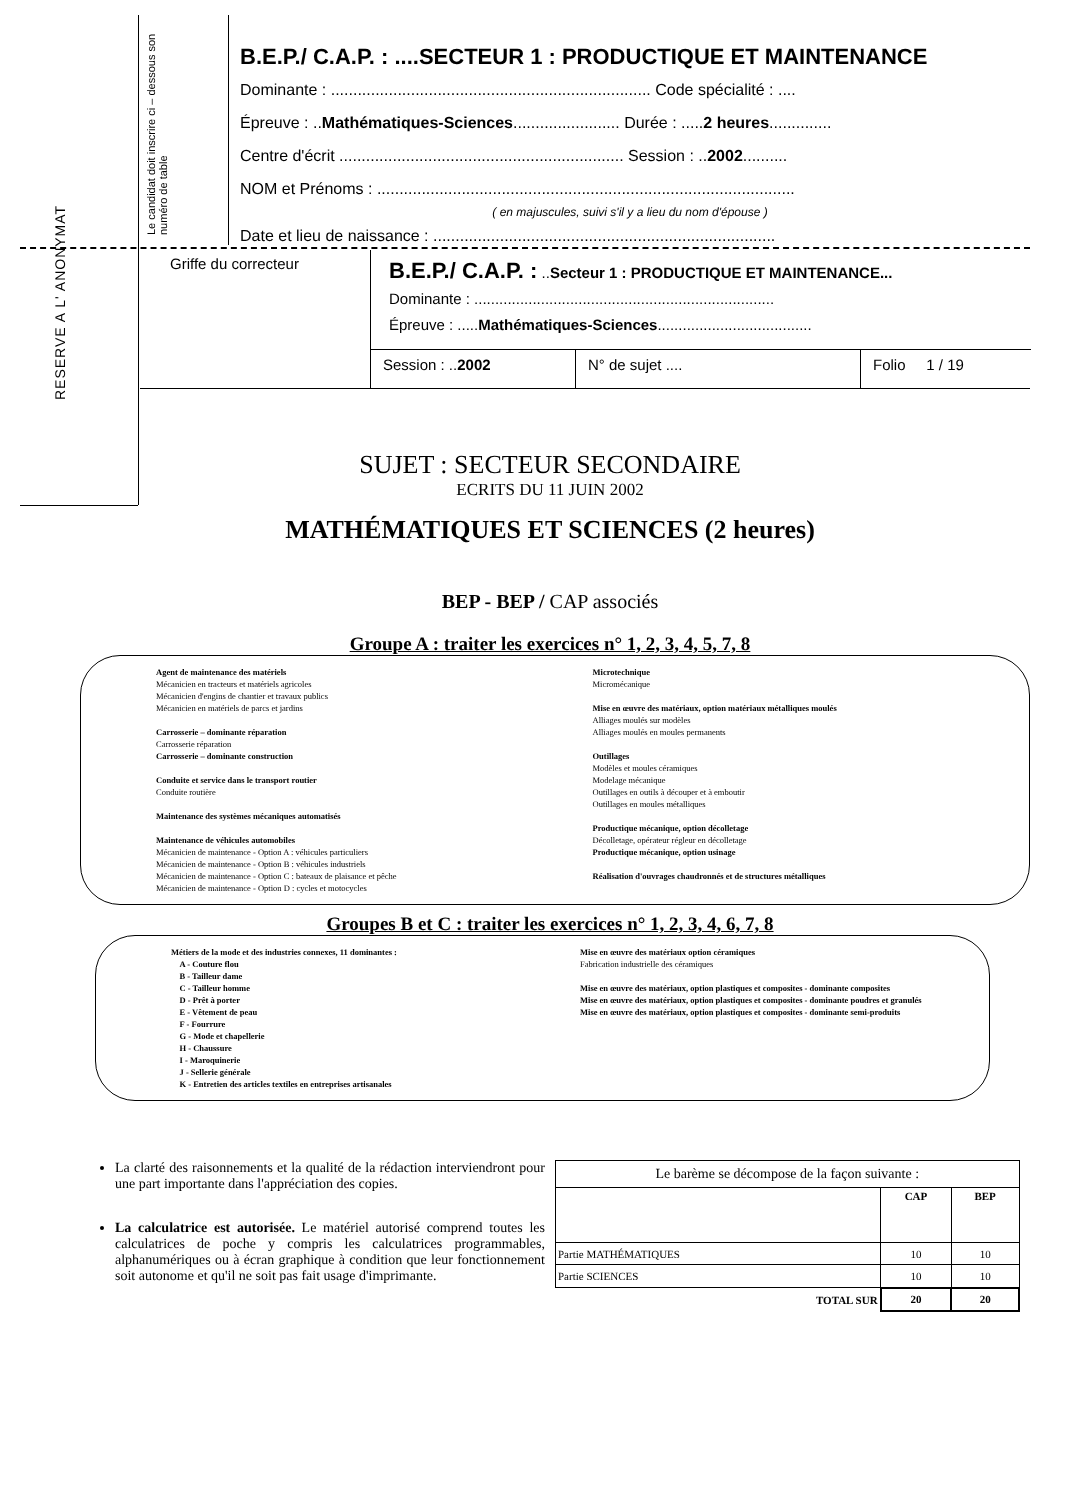RESERVE A L' ANONYMAT
Le candidat doit inscrire ci – dessous son numéro de table
B.E.P./ C.A.P. : ....SECTEUR 1 : PRODUCTIQUE ET MAINTENANCE
Dominante : ........................................................................ Code spécialité : ....
Épreuve : ..Mathématiques-Sciences........................ Durée : .....2 heures..............
Centre d'écrit ................................................................ Session : ..2002..........
NOM et Prénoms : ..............................................................................................
( en majuscules, suivi s'il y a lieu du nom d'épouse )
Date et lieu de naissance : .............................................................................
Griffe du correcteur
B.E.P./ C.A.P. : ..Secteur 1 : PRODUCTIQUE ET MAINTENANCE...
Dominante : ........................................................................
Épreuve : .....Mathématiques-Sciences.....................................
Session : ..2002 N° de sujet .... Folio 1 / 19
SUJET : SECTEUR SECONDAIRE
ECRITS DU 11 JUIN 2002
MATHÉMATIQUES ET SCIENCES (2 heures)
BEP - BEP / CAP associés
Groupe A : traiter les exercices n° 1, 2, 3, 4, 5, 7, 8
Agent de maintenance des matériels
Mécanicien en tracteurs et matériels agricoles
Mécanicien d'engins de chantier et travaux publics
Mécanicien en matériels de parcs et jardins
Carrosserie – dominante réparation
Carrosserie réparation
Carrosserie – dominante construction
Conduite et service dans le transport routier
Conduite routière
Maintenance des systèmes mécaniques automatisés
Maintenance de véhicules automobiles
Mécanicien de maintenance - Option A : véhicules particuliers
Mécanicien de maintenance - Option B : véhicules industriels
Mécanicien de maintenance - Option C : bateaux de plaisance et pêche
Mécanicien de maintenance - Option D : cycles et motocycles
Microtechnique
Micromécanique
Mise en œuvre des matériaux, option matériaux métalliques moulés
Alliages moulés sur modèles
Alliages moulés en moules permanents
Outillages
Modèles et moules céramiques
Modelage mécanique
Outillages en outils à découper et à emboutir
Outillages en moules métalliques
Productique mécanique, option décolletage
Décolletage, opérateur régleur en décolletage
Productique mécanique, option usinage
Réalisation d'ouvrages chaudronnés et de structures métalliques
Groupes B et C : traiter les exercices n° 1, 2, 3, 4, 6, 7, 8
Métiers de la mode et des industries connexes, 11 dominantes :
A - Couture flou
B - Tailleur dame
C - Tailleur homme
D - Prêt à porter
E - Vêtement de peau
F - Fourrure
G - Mode et chapellerie
H - Chaussure
I - Maroquinerie
J - Sellerie générale
K - Entretien des articles textiles en entreprises artisanales
Mise en œuvre des matériaux option céramiques
Fabrication industrielle des céramiques
Mise en œuvre des matériaux, option plastiques et composites - dominante composites
Mise en œuvre des matériaux, option plastiques et composites - dominante poudres et granulés
Mise en œuvre des matériaux, option plastiques et composites - dominante semi-produits
La clarté des raisonnements et la qualité de la rédaction interviendront pour une part importante dans l'appréciation des copies.
La calculatrice est autorisée. Le matériel autorisé comprend toutes les calculatrices de poche y compris les calculatrices programmables, alphanumériques ou à écran graphique à condition que leur fonctionnement soit autonome et qu'il ne soit pas fait usage d'imprimante.
| Le barème se décompose de la façon suivante : | | |
| | CAP | BEP |
| Partie MATHÉMATIQUES | 10 | 10 |
| Partie SCIENCES | 10 | 10 |
| TOTAL SUR | 20 | 20 |